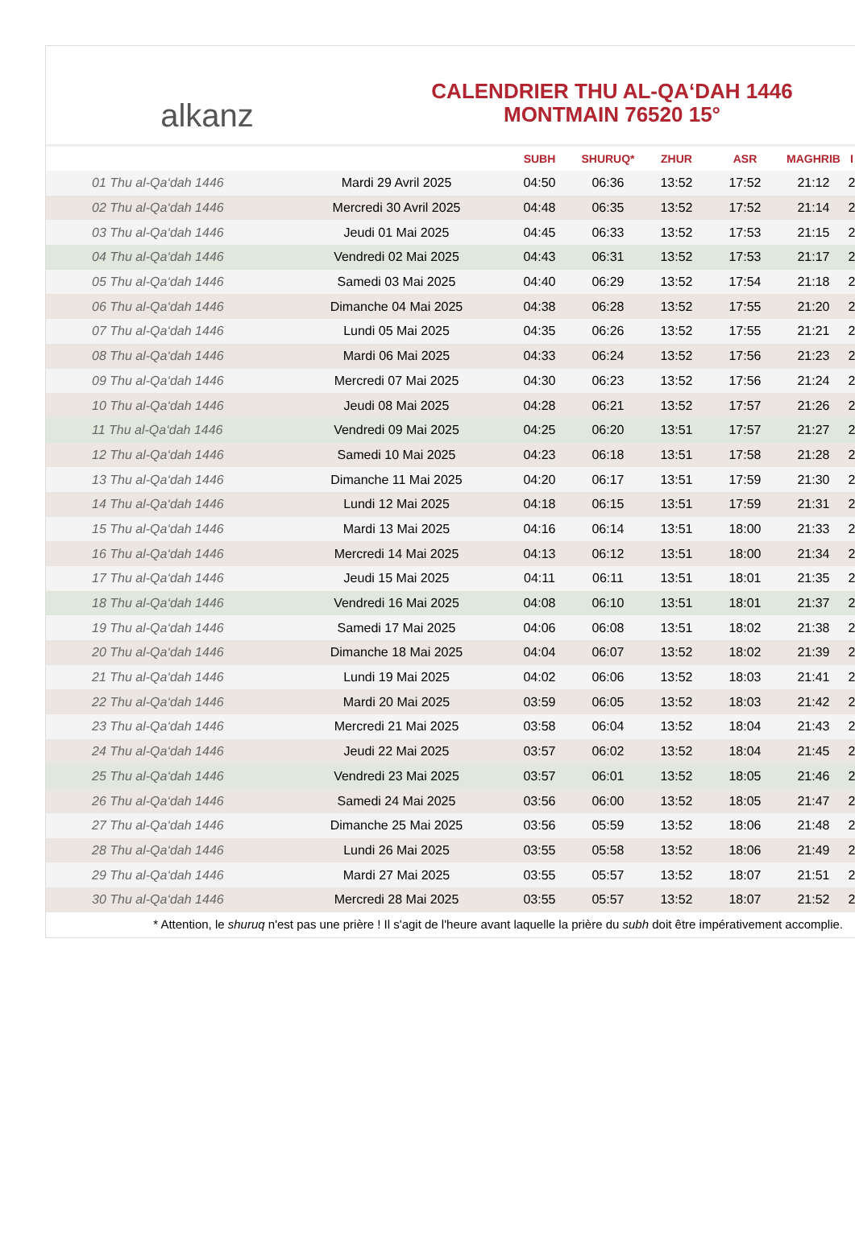alkanz
CALENDRIER THU AL-QA‘DAH 1446
MONTMAIN 76520 15°
| | | SUBH | SHURUQ* | ZHUR | ASR | MAGHRIB | I |
| --- | --- | --- | --- | --- | --- | --- | --- |
| 01 Thu al-Qa‘dah 1446 | Mardi 29 Avril 2025 | 04:50 | 06:36 | 13:52 | 17:52 | 21:12 | 2 |
| 02 Thu al-Qa‘dah 1446 | Mercredi 30 Avril 2025 | 04:48 | 06:35 | 13:52 | 17:52 | 21:14 | 2 |
| 03 Thu al-Qa‘dah 1446 | Jeudi 01 Mai 2025 | 04:45 | 06:33 | 13:52 | 17:53 | 21:15 | 2 |
| 04 Thu al-Qa‘dah 1446 | Vendredi 02 Mai 2025 | 04:43 | 06:31 | 13:52 | 17:53 | 21:17 | 2 |
| 05 Thu al-Qa‘dah 1446 | Samedi 03 Mai 2025 | 04:40 | 06:29 | 13:52 | 17:54 | 21:18 | 2 |
| 06 Thu al-Qa‘dah 1446 | Dimanche 04 Mai 2025 | 04:38 | 06:28 | 13:52 | 17:55 | 21:20 | 2 |
| 07 Thu al-Qa‘dah 1446 | Lundi 05 Mai 2025 | 04:35 | 06:26 | 13:52 | 17:55 | 21:21 | 2 |
| 08 Thu al-Qa‘dah 1446 | Mardi 06 Mai 2025 | 04:33 | 06:24 | 13:52 | 17:56 | 21:23 | 2 |
| 09 Thu al-Qa‘dah 1446 | Mercredi 07 Mai 2025 | 04:30 | 06:23 | 13:52 | 17:56 | 21:24 | 2 |
| 10 Thu al-Qa‘dah 1446 | Jeudi 08 Mai 2025 | 04:28 | 06:21 | 13:52 | 17:57 | 21:26 | 2 |
| 11 Thu al-Qa‘dah 1446 | Vendredi 09 Mai 2025 | 04:25 | 06:20 | 13:51 | 17:57 | 21:27 | 2 |
| 12 Thu al-Qa‘dah 1446 | Samedi 10 Mai 2025 | 04:23 | 06:18 | 13:51 | 17:58 | 21:28 | 2 |
| 13 Thu al-Qa‘dah 1446 | Dimanche 11 Mai 2025 | 04:20 | 06:17 | 13:51 | 17:59 | 21:30 | 2 |
| 14 Thu al-Qa‘dah 1446 | Lundi 12 Mai 2025 | 04:18 | 06:15 | 13:51 | 17:59 | 21:31 | 2 |
| 15 Thu al-Qa‘dah 1446 | Mardi 13 Mai 2025 | 04:16 | 06:14 | 13:51 | 18:00 | 21:33 | 2 |
| 16 Thu al-Qa‘dah 1446 | Mercredi 14 Mai 2025 | 04:13 | 06:12 | 13:51 | 18:00 | 21:34 | 2 |
| 17 Thu al-Qa‘dah 1446 | Jeudi 15 Mai 2025 | 04:11 | 06:11 | 13:51 | 18:01 | 21:35 | 2 |
| 18 Thu al-Qa‘dah 1446 | Vendredi 16 Mai 2025 | 04:08 | 06:10 | 13:51 | 18:01 | 21:37 | 2 |
| 19 Thu al-Qa‘dah 1446 | Samedi 17 Mai 2025 | 04:06 | 06:08 | 13:51 | 18:02 | 21:38 | 2 |
| 20 Thu al-Qa‘dah 1446 | Dimanche 18 Mai 2025 | 04:04 | 06:07 | 13:52 | 18:02 | 21:39 | 2 |
| 21 Thu al-Qa‘dah 1446 | Lundi 19 Mai 2025 | 04:02 | 06:06 | 13:52 | 18:03 | 21:41 | 2 |
| 22 Thu al-Qa‘dah 1446 | Mardi 20 Mai 2025 | 03:59 | 06:05 | 13:52 | 18:03 | 21:42 | 2 |
| 23 Thu al-Qa‘dah 1446 | Mercredi 21 Mai 2025 | 03:58 | 06:04 | 13:52 | 18:04 | 21:43 | 2 |
| 24 Thu al-Qa‘dah 1446 | Jeudi 22 Mai 2025 | 03:57 | 06:02 | 13:52 | 18:04 | 21:45 | 2 |
| 25 Thu al-Qa‘dah 1446 | Vendredi 23 Mai 2025 | 03:57 | 06:01 | 13:52 | 18:05 | 21:46 | 2 |
| 26 Thu al-Qa‘dah 1446 | Samedi 24 Mai 2025 | 03:56 | 06:00 | 13:52 | 18:05 | 21:47 | 2 |
| 27 Thu al-Qa‘dah 1446 | Dimanche 25 Mai 2025 | 03:56 | 05:59 | 13:52 | 18:06 | 21:48 | 2 |
| 28 Thu al-Qa‘dah 1446 | Lundi 26 Mai 2025 | 03:55 | 05:58 | 13:52 | 18:06 | 21:49 | 2 |
| 29 Thu al-Qa‘dah 1446 | Mardi 27 Mai 2025 | 03:55 | 05:57 | 13:52 | 18:07 | 21:51 | 2 |
| 30 Thu al-Qa‘dah 1446 | Mercredi 28 Mai 2025 | 03:55 | 05:57 | 13:52 | 18:07 | 21:52 | 2 |
* Attention, le shuruq n'est pas une prière ! Il s'agit de l'heure avant laquelle la prière du subh doit être impérativement accomplie.